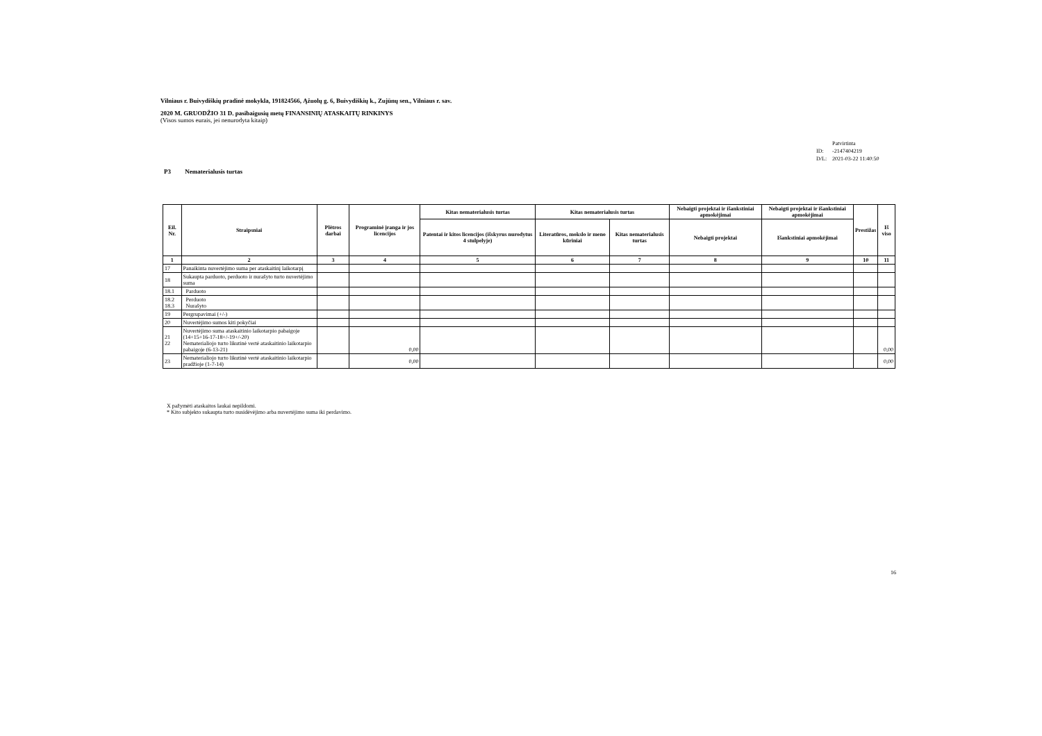Vilniaus r. Buivydiškių pradinė mokykla, 191824566, Ąžuolų g. 6, Buivydiškių k., Zujūnų sen., Vilniaus r. sav.
2020 M. GRUODŽIO 31 D. pasibaigusių metų FINANSINIŲ ATASKAITŲ RINKINYS
(Visos sumos eurais, jei nenurodyta kitaip)
| | Patvirtinta |
| ID: | -2147404219 |
| D/L: | 2021-03-22 11:40:50 |
P3 Nematerialusis turtas
| Eil. Nr. | Straipsniai | Plėtros darbai | Programinė įranga ir jos licencijos | Kitas nematerialusis turtas | Kitas nematerialusis turtas | | Nebaigti projektai ir išankstiniai apmokėjimai | Nebaigti projektai ir išankstiniai apmokėjimai | Prestižas | Iš viso |
| --- | --- | --- | --- | --- | --- | --- | --- | --- | --- | --- |
| | | | | Patentai ir kitos licencijos (išskyrus nurodytus 4 stulpelyje) | Literatūros, mokslo ir meno kūriniai | Kitas nematerialusis turtas | Nebaigti projektai | Išankstiniai apmokėjimai | | |
| 1 | 2 | 3 | 4 | 5 | 6 | 7 | 8 | 9 | 10 | 11 |
| 17 | Panaikinta nuvertėjimo suma per ataskaitinį laikotarpį | | | | | | | | | |
| 18 | Sukaupta parduoto, perduoto ir nurašyto turto nuvertėjimo suma | | | | | | | | | |
| 18.1 | Parduoto | | | | | | | | | |
| 18.2 18.3 | Perduoto Nurašyto | | | | | | | | | |
| 19 | Pergrupavimai (+/-) | | | | | | | | | |
| 20 | Nuvertėjimo sumos kiti pokyčiai | | | | | | | | | |
| 21 22 | Nuvertėjimo suma ataskaitinio laikotarpio pabaigoje (14+15+16-17-18+/-19+/-20) Nematerialiojo turto likutinė vertė ataskaitinio laikotarpio pabaigoje (6-13-21) | | 0,00 | | | | | | | 0,00 |
| 23 | Nematerialiojo turto likutinė vertė ataskaitinio laikotarpio pradžioje (1-7-14) | | 0,00 | | | | | | | 0,00 |
X pažymėti ataskaitos laukai nepildomi.
* Kito subjekto sukaupta turto nusidėvėjimo arba nuvertėjimo suma iki perdavimo.
16